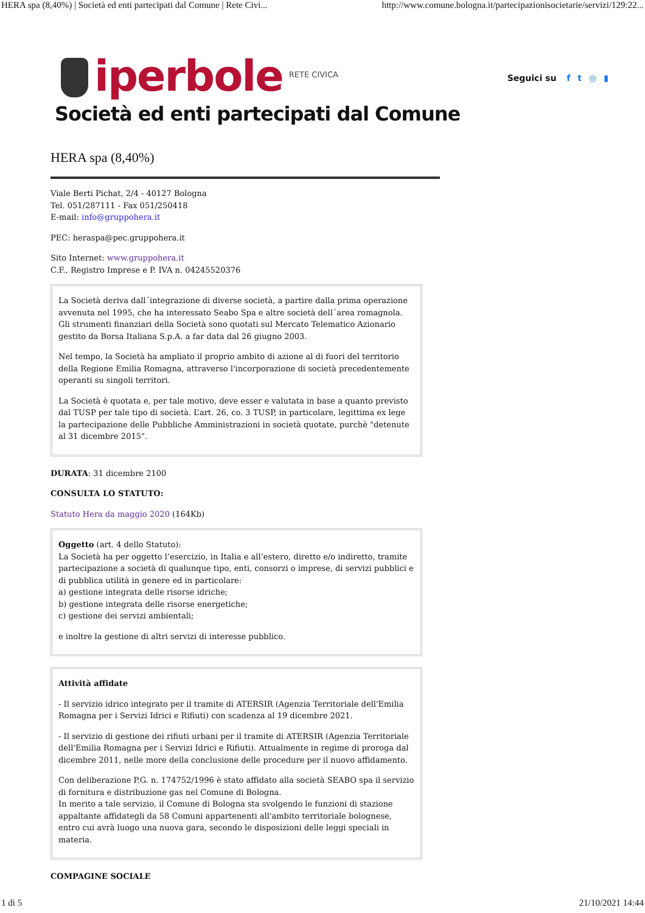HERA spa (8,40%) | Società ed enti partecipati dal Comune | Rete Civi... http://www.comune.bologna.it/partecipazionisocietarie/servizi/129:22...
iperbole
RETE CIVICA
Seguici su ft ◎ ▮
Società ed enti partecipati dal Comune
HERA spa (8,40%)
Viale Berti Pichat, 2/4 - 40127 Bologna
Tel. 051/287111 - Fax 051/250418
E-mail: info@gruppohera.it
PEC: heraspa@pec.gruppohera.it
Sito Internet: www.gruppohera.it
C.F., Registro Imprese e P. IVA n. 04245520376
La Società deriva dall´integrazione di diverse società, a partire dalla prima operazione avvenuta nel 1995, che ha interessato Seabo Spa e altre società dell´area romagnola.
Gli strumenti finanziari della Società sono quotati sul Mercato Telematico Azionario gestito da Borsa Italiana S.p.A. a far data dal 26 giugno 2003.
Nel tempo, la Società ha ampliato il proprio ambito di azione al di fuori del territorio della Regione Emilia Romagna, attraverso l'incorporazione di società precedentemente operanti su singoli territori.
La Società è quotata e, per tale motivo, deve esser e valutata in base a quanto previsto dal TUSP per tale tipo di società. L’art. 26, co. 3 TUSP, in particolare, legittima ex lege la partecipazione delle Pubbliche Amministrazioni in società quotate, purchè "detenute al 31 dicembre 2015".
DURATA: 31 dicembre 2100
CONSULTA LO STATUTO:
Statuto Hera da maggio 2020 (164Kb)
Oggetto (art. 4 dello Statuto):
La Società ha per oggetto l’esercizio, in Italia e all’estero, diretto e/o indiretto, tramite partecipazione a società di qualunque tipo, enti, consorzi o imprese, di servizi pubblici e di pubblica utilità in genere ed in particolare:
a) gestione integrata delle risorse idriche;
b) gestione integrata delle risorse energetiche;
c) gestione dei servizi ambientali;
e inoltre la gestione di altri servizi di interesse pubblico.
Attività affidate
- Il servizio idrico integrato per il tramite di ATERSIR (Agenzia Territoriale dell'Emilia Romagna per i Servizi Idrici e Rifiuti) con scadenza al 19 dicembre 2021.
- Il servizio di gestione dei rifiuti urbani per il tramite di ATERSIR (Agenzia Territoriale dell'Emilia Romagna per i Servizi Idrici e Rifiuti). Attualmente in regime di proroga dal dicembre 2011, nelle more della conclusione delle procedure per il nuovo affidamento.
Con deliberazione P.G. n. 174752/1996 è stato affidato alla società SEABO spa il servizio di fornitura e distribuzione gas nel Comune di Bologna.
In merito a tale servizio, il Comune di Bologna sta svolgendo le funzioni di stazione appaltante affidategli da 58 Comuni appartenenti all'ambito territoriale bolognese, entro cui avrà luogo una nuova gara, secondo le disposizioni delle leggi speciali in materia.
COMPAGINE SOCIALE
1 di 5 21/10/2021 14:44